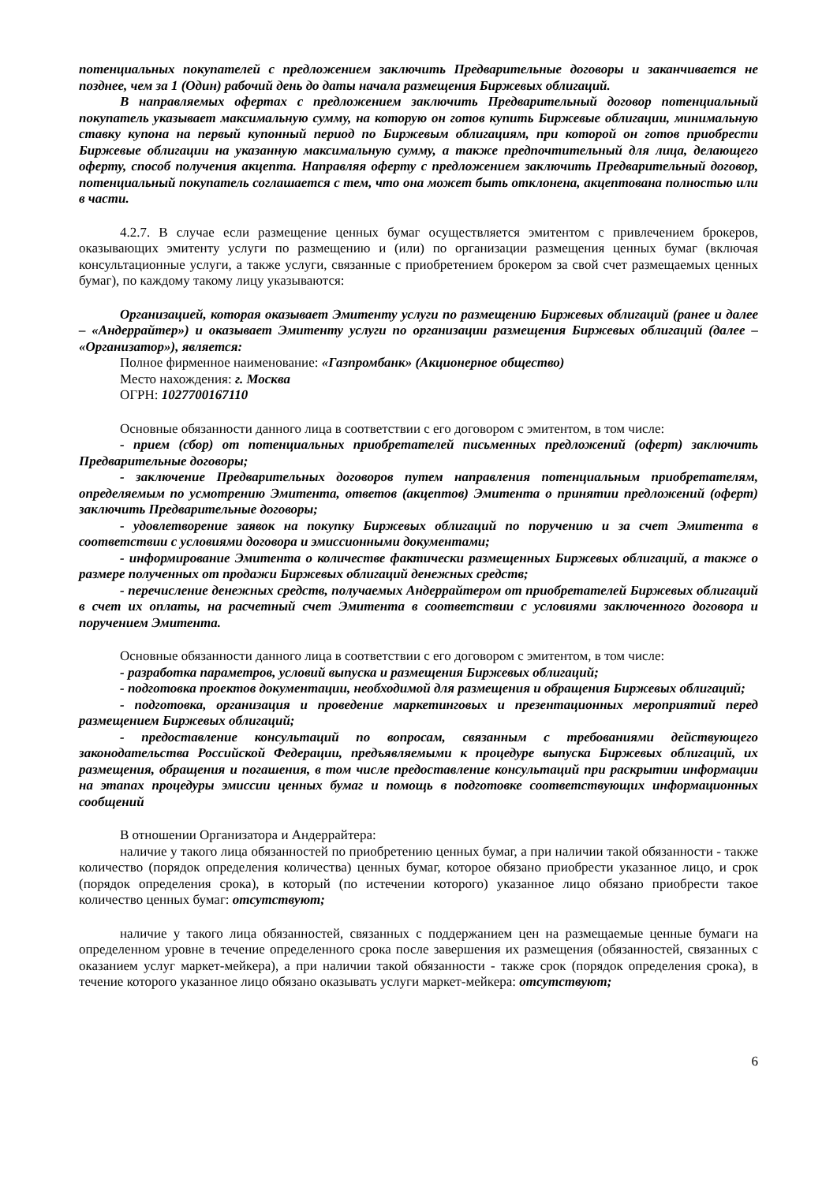потенциальных покупателей с предложением заключить Предварительные договоры и заканчивается не позднее, чем за 1 (Один) рабочий день до даты начала размещения Биржевых облигаций.
В направляемых офертах с предложением заключить Предварительный договор потенциальный покупатель указывает максимальную сумму, на которую он готов купить Биржевые облигации, минимальную ставку купона на первый купонный период по Биржевым облигациям, при которой он готов приобрести Биржевые облигации на указанную максимальную сумму, а также предпочтительный для лица, делающего оферту, способ получения акцепта. Направляя оферту с предложением заключить Предварительный договор, потенциальный покупатель соглашается с тем, что она может быть отклонена, акцептована полностью или в части.
4.2.7. В случае если размещение ценных бумаг осуществляется эмитентом с привлечением брокеров, оказывающих эмитенту услуги по размещению и (или) по организации размещения ценных бумаг (включая консультационные услуги, а также услуги, связанные с приобретением брокером за свой счет размещаемых ценных бумаг), по каждому такому лицу указываются:
Организацией, которая оказывает Эмитенту услуги по размещению Биржевых облигаций (ранее и далее – «Андеррайтер») и оказывает Эмитенту услуги по организации размещения Биржевых облигаций (далее – «Организатор»), является:
Полное фирменное наименование: «Газпромбанк» (Акционерное общество)
Место нахождения: г. Москва
ОГРН: 1027700167110
Основные обязанности данного лица в соответствии с его договором с эмитентом, в том числе:
- прием (сбор) от потенциальных приобретателей письменных предложений (оферт) заключить Предварительные договоры;
- заключение Предварительных договоров путем направления потенциальным приобретателям, определяемым по усмотрению Эмитента, ответов (акцептов) Эмитента о принятии предложений (оферт) заключить Предварительные договоры;
- удовлетворение заявок на покупку Биржевых облигаций по поручению и за счет Эмитента в соответствии с условиями договора и эмиссионными документами;
- информирование Эмитента о количестве фактически размещенных Биржевых облигаций, а также о размере полученных от продажи Биржевых облигаций денежных средств;
- перечисление денежных средств, получаемых Андеррайтером от приобретателей Биржевых облигаций в счет их оплаты, на расчетный счет Эмитента в соответствии с условиями заключенного договора и поручением Эмитента.
Основные обязанности данного лица в соответствии с его договором с эмитентом, в том числе:
- разработка параметров, условий выпуска и размещения Биржевых облигаций;
- подготовка проектов документации, необходимой для размещения и обращения Биржевых облигаций;
- подготовка, организация и проведение маркетинговых и презентационных мероприятий перед размещением Биржевых облигаций;
- предоставление консультаций по вопросам, связанным с требованиями действующего законодательства Российской Федерации, предъявляемыми к процедуре выпуска Биржевых облигаций, их размещения, обращения и погашения, в том числе предоставление консультаций при раскрытии информации на этапах процедуры эмиссии ценных бумаг и помощь в подготовке соответствующих информационных сообщений
В отношении Организатора и Андеррайтера:
наличие у такого лица обязанностей по приобретению ценных бумаг, а при наличии такой обязанности - также количество (порядок определения количества) ценных бумаг, которое обязано приобрести указанное лицо, и срок (порядок определения срока), в который (по истечении которого) указанное лицо обязано приобрести такое количество ценных бумаг: отсутствуют;
наличие у такого лица обязанностей, связанных с поддержанием цен на размещаемые ценные бумаги на определенном уровне в течение определенного срока после завершения их размещения (обязанностей, связанных с оказанием услуг маркет-мейкера), а при наличии такой обязанности - также срок (порядок определения срока), в течение которого указанное лицо обязано оказывать услуги маркет-мейкера: отсутствуют;
6